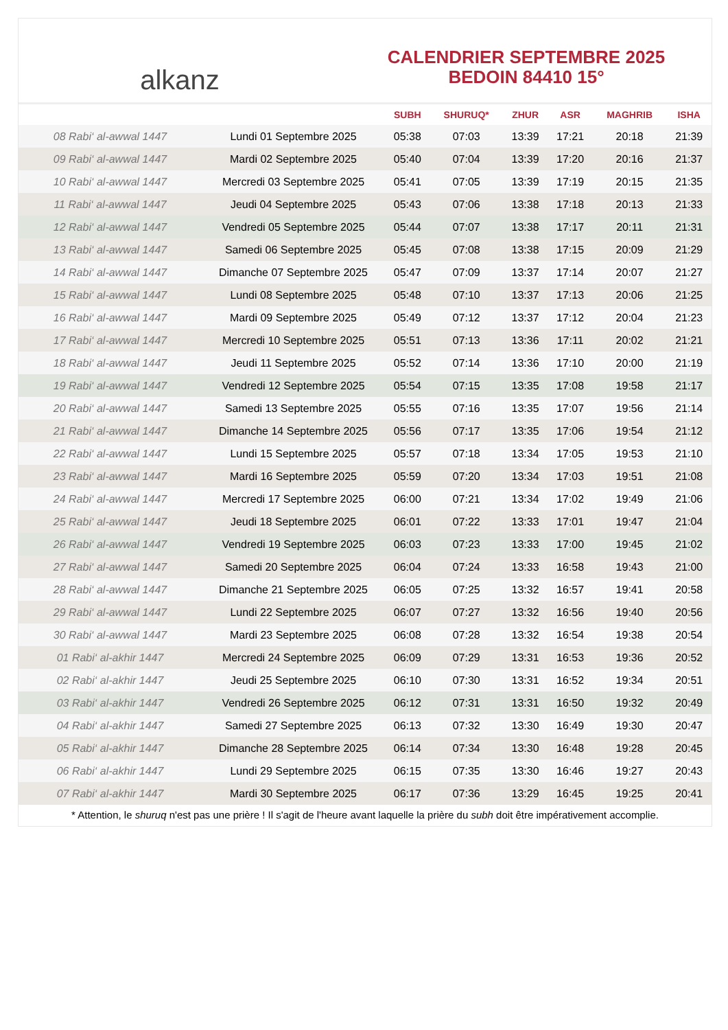alkanz
CALENDRIER SEPTEMBRE 2025
BEDOIN 84410 15°
| | | SUBH | SHURUQ* | ZHUR | ASR | MAGHRIB | ISHA |
| --- | --- | --- | --- | --- | --- | --- | --- |
| 08 Rabi‘ al-awwal 1447 | Lundi 01 Septembre 2025 | 05:38 | 07:03 | 13:39 | 17:21 | 20:18 | 21:39 |
| 09 Rabi‘ al-awwal 1447 | Mardi 02 Septembre 2025 | 05:40 | 07:04 | 13:39 | 17:20 | 20:16 | 21:37 |
| 10 Rabi‘ al-awwal 1447 | Mercredi 03 Septembre 2025 | 05:41 | 07:05 | 13:39 | 17:19 | 20:15 | 21:35 |
| 11 Rabi‘ al-awwal 1447 | Jeudi 04 Septembre 2025 | 05:43 | 07:06 | 13:38 | 17:18 | 20:13 | 21:33 |
| 12 Rabi‘ al-awwal 1447 | Vendredi 05 Septembre 2025 | 05:44 | 07:07 | 13:38 | 17:17 | 20:11 | 21:31 |
| 13 Rabi‘ al-awwal 1447 | Samedi 06 Septembre 2025 | 05:45 | 07:08 | 13:38 | 17:15 | 20:09 | 21:29 |
| 14 Rabi‘ al-awwal 1447 | Dimanche 07 Septembre 2025 | 05:47 | 07:09 | 13:37 | 17:14 | 20:07 | 21:27 |
| 15 Rabi‘ al-awwal 1447 | Lundi 08 Septembre 2025 | 05:48 | 07:10 | 13:37 | 17:13 | 20:06 | 21:25 |
| 16 Rabi‘ al-awwal 1447 | Mardi 09 Septembre 2025 | 05:49 | 07:12 | 13:37 | 17:12 | 20:04 | 21:23 |
| 17 Rabi‘ al-awwal 1447 | Mercredi 10 Septembre 2025 | 05:51 | 07:13 | 13:36 | 17:11 | 20:02 | 21:21 |
| 18 Rabi‘ al-awwal 1447 | Jeudi 11 Septembre 2025 | 05:52 | 07:14 | 13:36 | 17:10 | 20:00 | 21:19 |
| 19 Rabi‘ al-awwal 1447 | Vendredi 12 Septembre 2025 | 05:54 | 07:15 | 13:35 | 17:08 | 19:58 | 21:17 |
| 20 Rabi‘ al-awwal 1447 | Samedi 13 Septembre 2025 | 05:55 | 07:16 | 13:35 | 17:07 | 19:56 | 21:14 |
| 21 Rabi‘ al-awwal 1447 | Dimanche 14 Septembre 2025 | 05:56 | 07:17 | 13:35 | 17:06 | 19:54 | 21:12 |
| 22 Rabi‘ al-awwal 1447 | Lundi 15 Septembre 2025 | 05:57 | 07:18 | 13:34 | 17:05 | 19:53 | 21:10 |
| 23 Rabi‘ al-awwal 1447 | Mardi 16 Septembre 2025 | 05:59 | 07:20 | 13:34 | 17:03 | 19:51 | 21:08 |
| 24 Rabi‘ al-awwal 1447 | Mercredi 17 Septembre 2025 | 06:00 | 07:21 | 13:34 | 17:02 | 19:49 | 21:06 |
| 25 Rabi‘ al-awwal 1447 | Jeudi 18 Septembre 2025 | 06:01 | 07:22 | 13:33 | 17:01 | 19:47 | 21:04 |
| 26 Rabi‘ al-awwal 1447 | Vendredi 19 Septembre 2025 | 06:03 | 07:23 | 13:33 | 17:00 | 19:45 | 21:02 |
| 27 Rabi‘ al-awwal 1447 | Samedi 20 Septembre 2025 | 06:04 | 07:24 | 13:33 | 16:58 | 19:43 | 21:00 |
| 28 Rabi‘ al-awwal 1447 | Dimanche 21 Septembre 2025 | 06:05 | 07:25 | 13:32 | 16:57 | 19:41 | 20:58 |
| 29 Rabi‘ al-awwal 1447 | Lundi 22 Septembre 2025 | 06:07 | 07:27 | 13:32 | 16:56 | 19:40 | 20:56 |
| 30 Rabi‘ al-awwal 1447 | Mardi 23 Septembre 2025 | 06:08 | 07:28 | 13:32 | 16:54 | 19:38 | 20:54 |
| 01 Rabi‘ al-akhir 1447 | Mercredi 24 Septembre 2025 | 06:09 | 07:29 | 13:31 | 16:53 | 19:36 | 20:52 |
| 02 Rabi‘ al-akhir 1447 | Jeudi 25 Septembre 2025 | 06:10 | 07:30 | 13:31 | 16:52 | 19:34 | 20:51 |
| 03 Rabi‘ al-akhir 1447 | Vendredi 26 Septembre 2025 | 06:12 | 07:31 | 13:31 | 16:50 | 19:32 | 20:49 |
| 04 Rabi‘ al-akhir 1447 | Samedi 27 Septembre 2025 | 06:13 | 07:32 | 13:30 | 16:49 | 19:30 | 20:47 |
| 05 Rabi‘ al-akhir 1447 | Dimanche 28 Septembre 2025 | 06:14 | 07:34 | 13:30 | 16:48 | 19:28 | 20:45 |
| 06 Rabi‘ al-akhir 1447 | Lundi 29 Septembre 2025 | 06:15 | 07:35 | 13:30 | 16:46 | 19:27 | 20:43 |
| 07 Rabi‘ al-akhir 1447 | Mardi 30 Septembre 2025 | 06:17 | 07:36 | 13:29 | 16:45 | 19:25 | 20:41 |
* Attention, le shuruq n'est pas une prière ! Il s'agit de l'heure avant laquelle la prière du subh doit être impérativement accomplie.